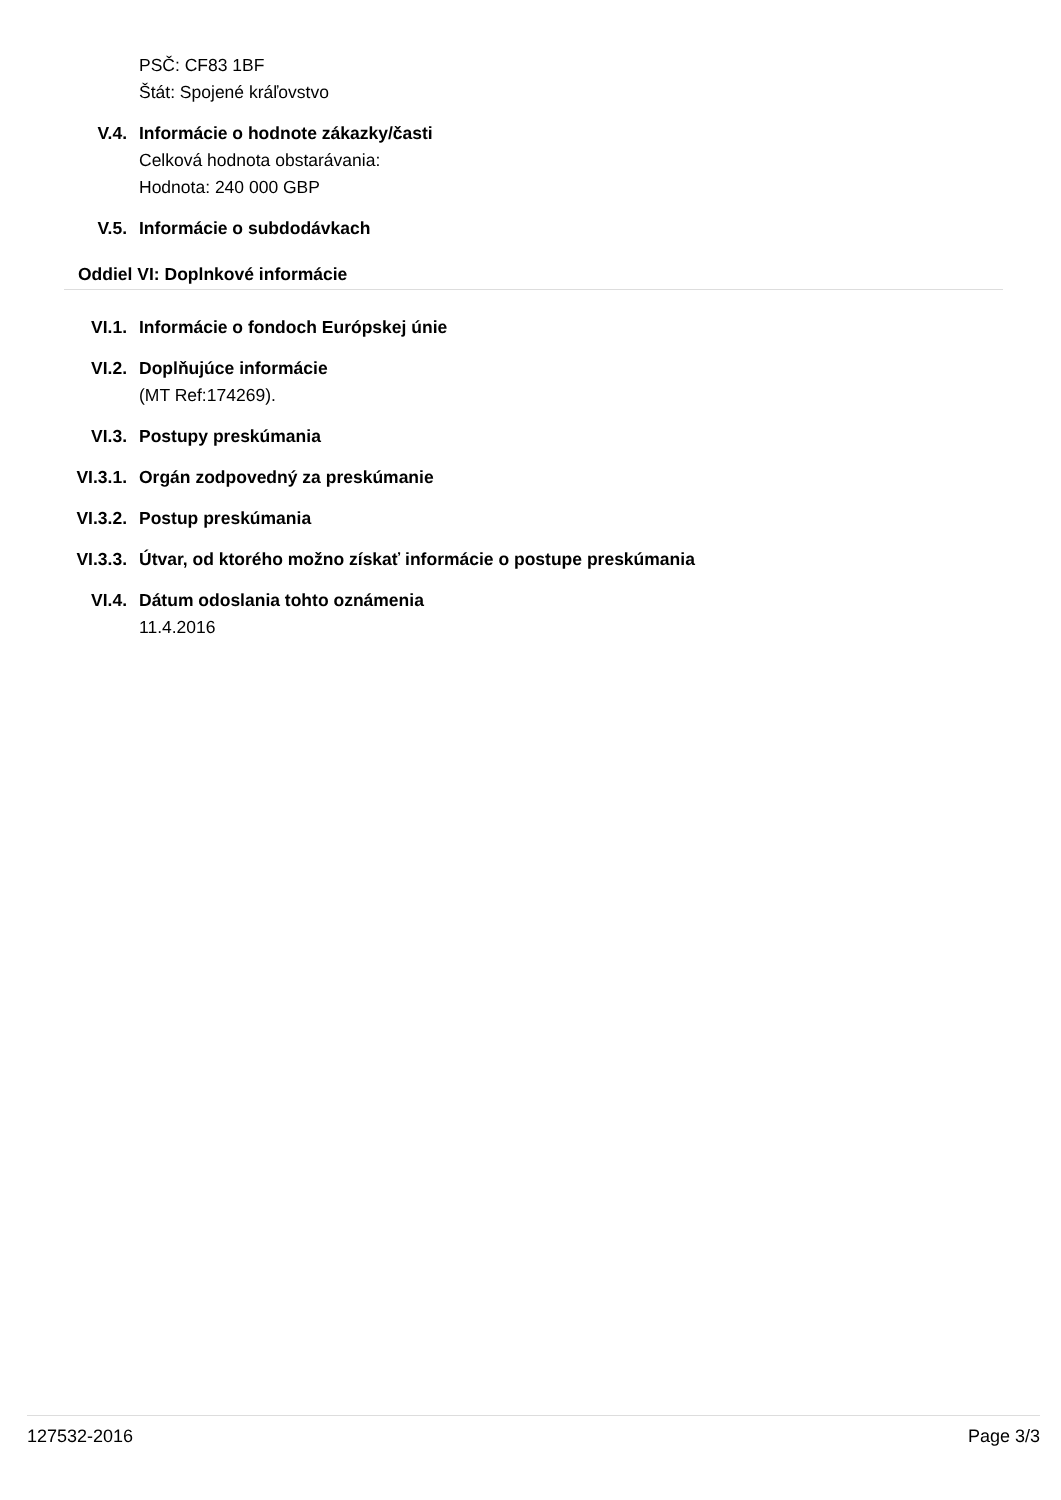PSČ: CF83 1BF
Štát: Spojené kráľovstvo
V.4. Informácie o hodnote zákazky/časti
Celková hodnota obstarávania:
Hodnota: 240 000 GBP
V.5. Informácie o subdodávkach
Oddiel VI: Doplnkové informácie
VI.1. Informácie o fondoch Európskej únie
VI.2. Doplňujúce informácie
(MT Ref:174269).
VI.3. Postupy preskúmania
VI.3.1. Orgán zodpovedný za preskúmanie
VI.3.2. Postup preskúmania
VI.3.3. Útvar, od ktorého možno získať informácie o postupe preskúmania
VI.4. Dátum odoslania tohto oznámenia
11.4.2016
127532-2016 Page 3/3